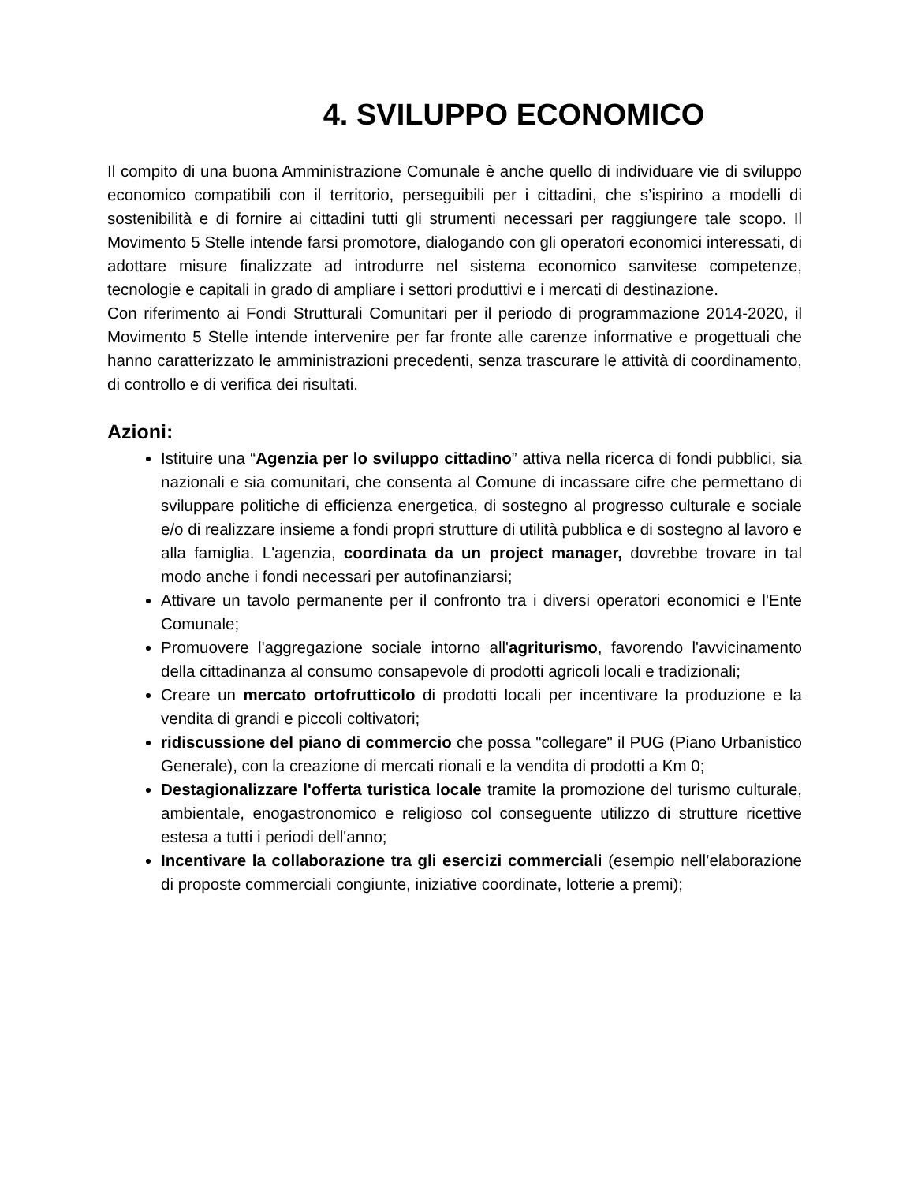4. SVILUPPO ECONOMICO
Il compito di una buona Amministrazione Comunale è anche quello di individuare vie di sviluppo economico compatibili con il territorio, perseguibili per i cittadini, che s’ispirino a modelli di sostenibilità e di fornire ai cittadini tutti gli strumenti necessari per raggiungere tale scopo. Il Movimento 5 Stelle intende farsi promotore, dialogando con gli operatori economici interessati, di adottare misure finalizzate ad introdurre nel sistema economico sanvitese competenze, tecnologie e capitali in grado di ampliare i settori produttivi e i mercati di destinazione.
Con riferimento ai Fondi Strutturali Comunitari per il periodo di programmazione 2014-2020, il Movimento 5 Stelle intende intervenire per far fronte alle carenze informative e progettuali che hanno caratterizzato le amministrazioni precedenti, senza trascurare le attività di coordinamento, di controllo e di verifica dei risultati.
Azioni:
Istituire una “Agenzia per lo sviluppo cittadino” attiva nella ricerca di fondi pubblici, sia nazionali e sia comunitari, che consenta al Comune di incassare cifre che permettano di sviluppare politiche di efficienza energetica, di sostegno al progresso culturale e sociale e/o di realizzare insieme a fondi propri strutture di utilità pubblica e di sostegno al lavoro e alla famiglia. L'agenzia, coordinata da un project manager, dovrebbe trovare in tal modo anche i fondi necessari per autofinanziarsi;
Attivare un tavolo permanente per il confronto tra i diversi operatori economici e l'Ente Comunale;
Promuovere l'aggregazione sociale intorno all'agriturismo, favorendo l'avvicinamento della cittadinanza al consumo consapevole di prodotti agricoli locali e tradizionali;
Creare un mercato ortofrutticolo di prodotti locali per incentivare la produzione e la vendita di grandi e piccoli coltivatori;
ridiscussione del piano di commercio che possa "collegare" il PUG (Piano Urbanistico Generale), con la creazione di mercati rionali e la vendita di prodotti a Km 0;
Destagionalizzare l'offerta turistica locale tramite la promozione del turismo culturale, ambientale, enogastronomico e religioso col conseguente utilizzo di strutture ricettive estesa a tutti i periodi dell'anno;
Incentivare la collaborazione tra gli esercizi commerciali (esempio nell’elaborazione di proposte commerciali congiunte, iniziative coordinate, lotterie a premi);